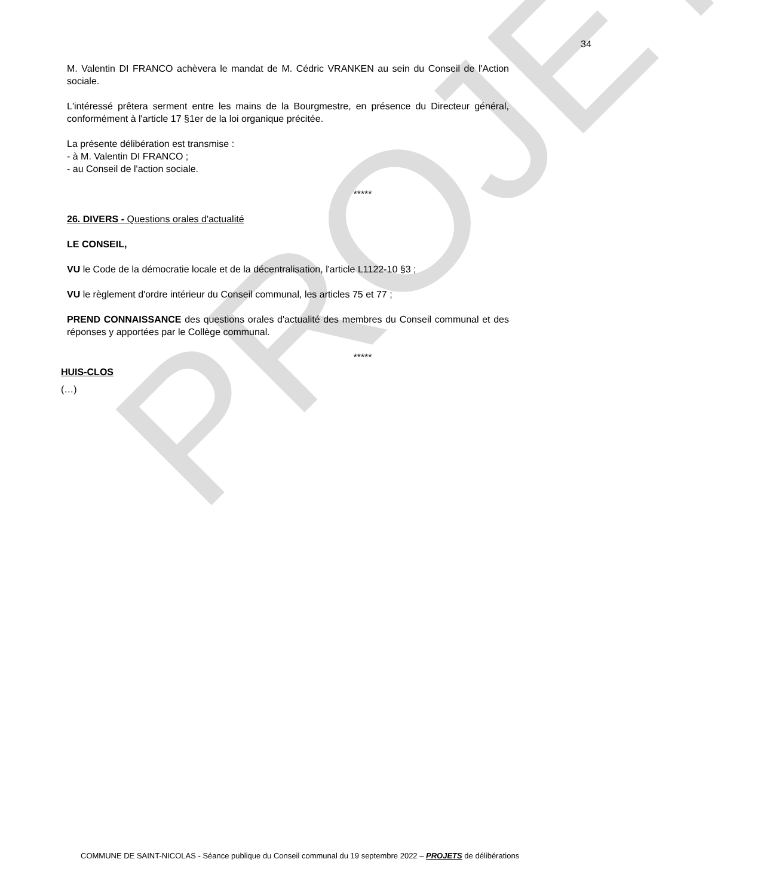PROJET
34
M. Valentin DI FRANCO achèvera le mandat de M. Cédric VRANKEN au sein du Conseil de l'Action sociale.
L'intéressé prêtera serment entre les mains de la Bourgmestre, en présence du Directeur général, conformément à l'article 17 §1er de la loi organique précitée.
La présente délibération est transmise :
- à M. Valentin DI FRANCO ;
- au Conseil de l'action sociale.
*****
26. DIVERS - Questions orales d'actualité
LE CONSEIL,
VU le Code de la démocratie locale et de la décentralisation, l'article L1122-10 §3 ;
VU le règlement d'ordre intérieur du Conseil communal, les articles 75 et 77 ;
PREND CONNAISSANCE des questions orales d'actualité des membres du Conseil communal et des réponses y apportées par le Collège communal.
*****
HUIS-CLOS
(…)
COMMUNE DE SAINT-NICOLAS - Séance publique du Conseil communal du 19 septembre 2022 – PROJETS de délibérations